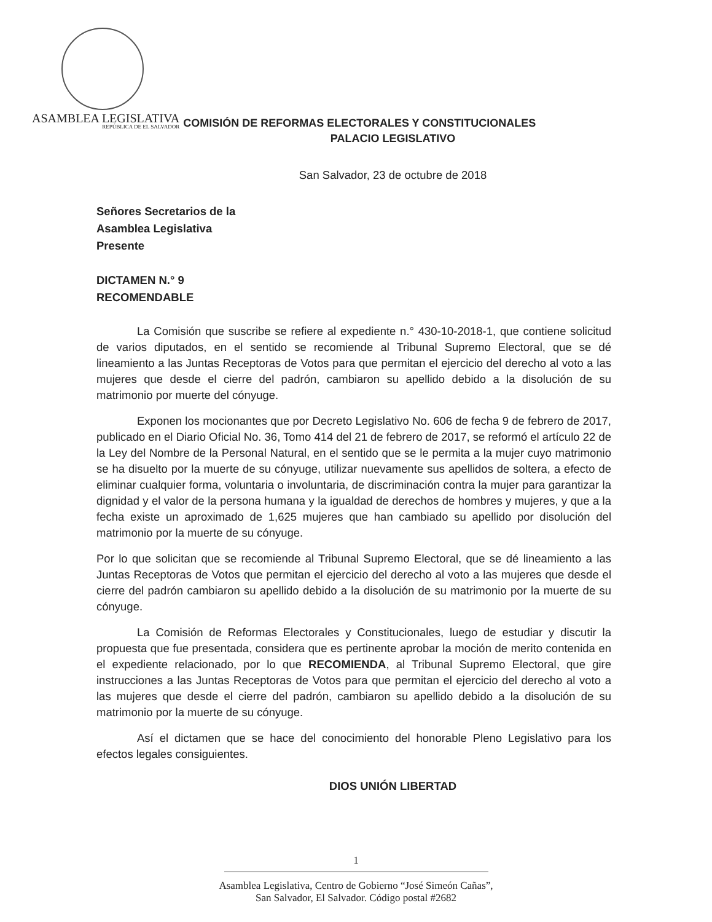ASAMBLEA LEGISLATIVA
REPÚBLICA DE EL SALVADOR
COMISIÓN DE REFORMAS ELECTORALES Y CONSTITUCIONALES
PALACIO LEGISLATIVO
San Salvador, 23 de octubre de 2018
Señores Secretarios de la
Asamblea Legislativa
Presente
DICTAMEN N.° 9
RECOMENDABLE
La Comisión que suscribe se refiere al expediente n.° 430-10-2018-1, que contiene solicitud de varios diputados, en el sentido se recomiende al Tribunal Supremo Electoral, que se dé lineamiento a las Juntas Receptoras de Votos para que permitan el ejercicio del derecho al voto a las mujeres que desde el cierre del padrón, cambiaron su apellido debido a la disolución de su matrimonio por muerte del cónyuge.
Exponen los mocionantes que por Decreto Legislativo No. 606 de fecha 9 de febrero de 2017, publicado en el Diario Oficial No. 36, Tomo 414 del 21 de febrero de 2017, se reformó el artículo 22 de la Ley del Nombre de la Personal Natural, en el sentido que se le permita a la mujer cuyo matrimonio se ha disuelto por la muerte de su cónyuge, utilizar nuevamente sus apellidos de soltera, a efecto de eliminar cualquier forma, voluntaria o involuntaria, de discriminación contra la mujer para garantizar la dignidad y el valor de la persona humana y la igualdad de derechos de hombres y mujeres, y que a la fecha existe un aproximado de 1,625 mujeres que han cambiado su apellido por disolución del matrimonio por la muerte de su cónyuge.
Por lo que solicitan que se recomiende al Tribunal Supremo Electoral, que se dé lineamiento a las Juntas Receptoras de Votos que permitan el ejercicio del derecho al voto a las mujeres que desde el cierre del padrón cambiaron su apellido debido a la disolución de su matrimonio por la muerte de su cónyuge.
La Comisión de Reformas Electorales y Constitucionales, luego de estudiar y discutir la propuesta que fue presentada, considera que es pertinente aprobar la moción de merito contenida en el expediente relacionado, por lo que RECOMIENDA, al Tribunal Supremo Electoral, que gire instrucciones a las Juntas Receptoras de Votos para que permitan el ejercicio del derecho al voto a las mujeres que desde el cierre del padrón, cambiaron su apellido debido a la disolución de su matrimonio por la muerte de su cónyuge.
Así el dictamen que se hace del conocimiento del honorable Pleno Legislativo para los efectos legales consiguientes.
DIOS UNIÓN LIBERTAD
1
Asamblea Legislativa, Centro de Gobierno “José Simeón Cañas”,
San Salvador, El Salvador. Código postal #2682